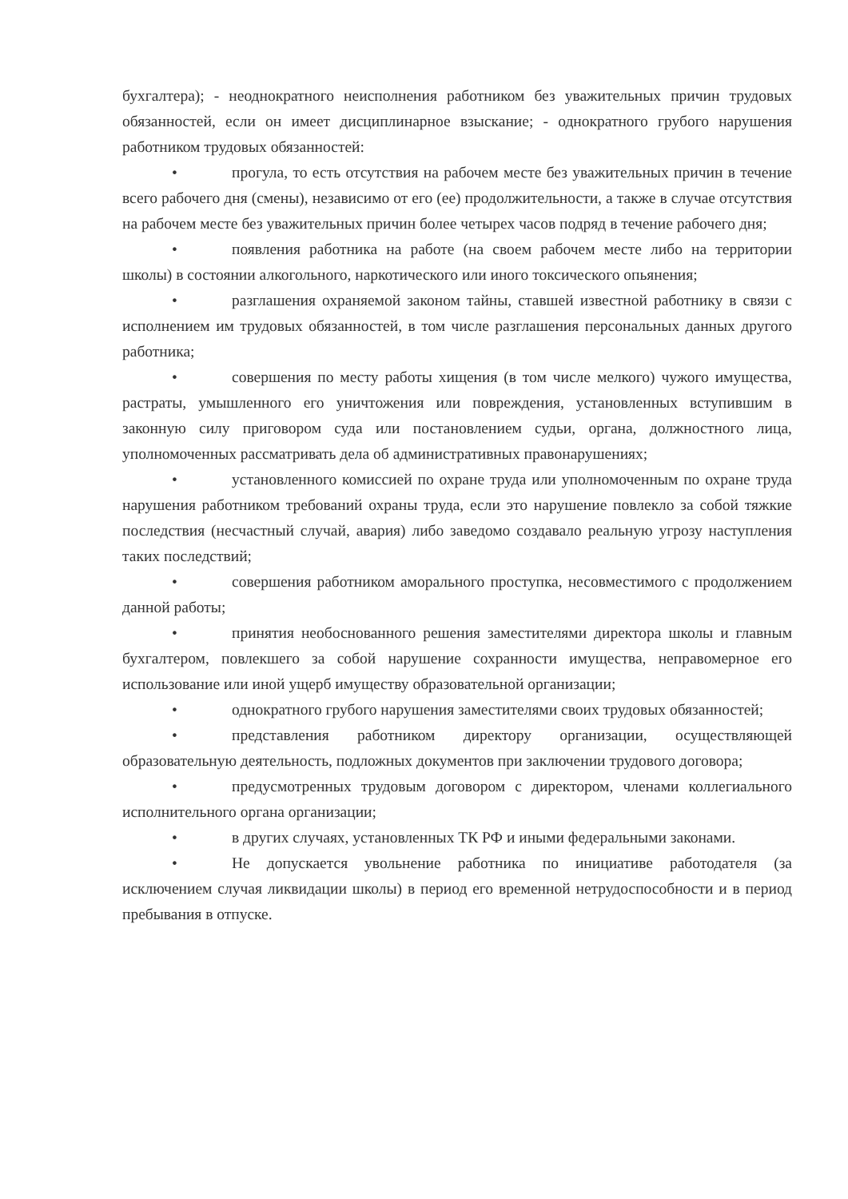бухгалтера); - неоднократного неисполнения работником без уважительных причин трудовых обязанностей, если он имеет дисциплинарное взыскание; - однократного грубого нарушения работником трудовых обязанностей:
• прогула, то есть отсутствия на рабочем месте без уважительных причин в течение всего рабочего дня (смены), независимо от его (ее) продолжительности, а также в случае отсутствия на рабочем месте без уважительных причин более четырех часов подряд в течение рабочего дня;
• появления работника на работе (на своем рабочем месте либо на территории школы) в состоянии алкогольного, наркотического или иного токсического опьянения;
• разглашения охраняемой законом тайны, ставшей известной работнику в связи с исполнением им трудовых обязанностей, в том числе разглашения персональных данных другого работника;
• совершения по месту работы хищения (в том числе мелкого) чужого имущества, растраты, умышленного его уничтожения или повреждения, установленных вступившим в законную силу приговором суда или постановлением судьи, органа, должностного лица, уполномоченных рассматривать дела об административных правонарушениях;
• установленного комиссией по охране труда или уполномоченным по охране труда нарушения работником требований охраны труда, если это нарушение повлекло за собой тяжкие последствия (несчастный случай, авария) либо заведомо создавало реальную угрозу наступления таких последствий;
• совершения работником аморального проступка, несовместимого с продолжением данной работы;
• принятия необоснованного решения заместителями директора школы и главным бухгалтером, повлекшего за собой нарушение сохранности имущества, неправомерное его использование или иной ущерб имуществу образовательной организации;
• однократного грубого нарушения заместителями своих трудовых обязанностей;
• представления работником директору организации, осуществляющей образовательную деятельность, подложных документов при заключении трудового договора;
• предусмотренных трудовым договором с директором, членами коллегиального исполнительного органа организации;
• в других случаях, установленных ТК РФ и иными федеральными законами.
• Не допускается увольнение работника по инициативе работодателя (за исключением случая ликвидации школы) в период его временной нетрудоспособности и в период пребывания в отпуске.